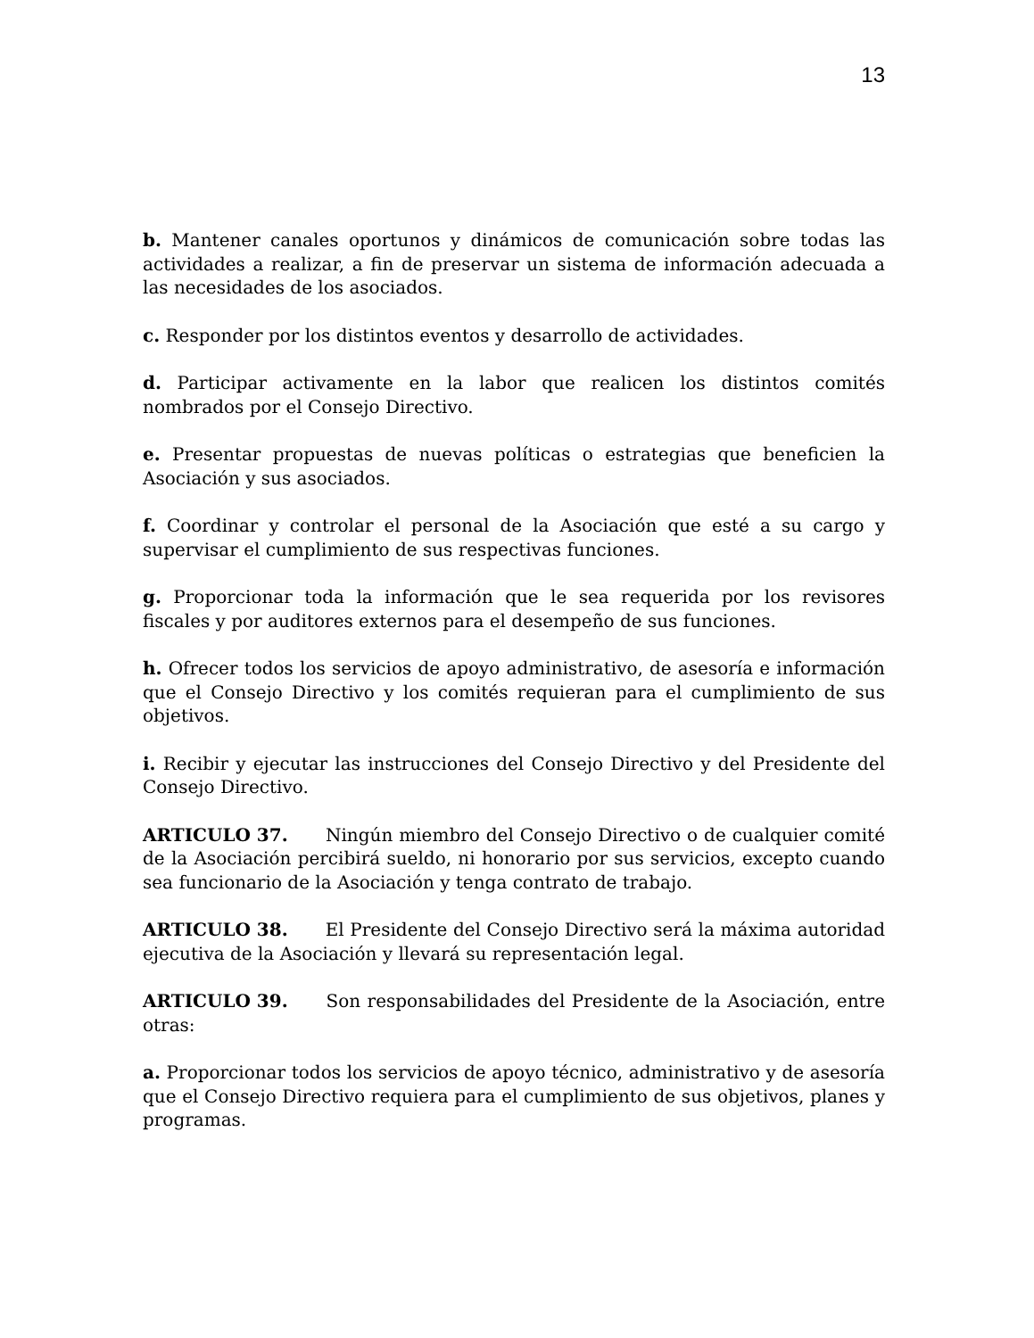13
b. Mantener canales oportunos y dinámicos de comunicación sobre todas las actividades a realizar, a fin de preservar un sistema de información adecuada a las necesidades de los asociados.
c. Responder por los distintos eventos y desarrollo de actividades.
d. Participar activamente en la labor que realicen los distintos comités nombrados por el Consejo Directivo.
e. Presentar propuestas de nuevas políticas o estrategias que beneficien la Asociación y sus asociados.
f. Coordinar y controlar el personal de la Asociación que esté a su cargo y supervisar el cumplimiento de sus respectivas funciones.
g. Proporcionar toda la información que le sea requerida por los revisores fiscales y por auditores externos para el desempeño de sus funciones.
h. Ofrecer todos los servicios de apoyo administrativo, de asesoría e información que el Consejo Directivo y los comités requieran para el cumplimiento de sus objetivos.
i. Recibir y ejecutar las instrucciones del Consejo Directivo y del Presidente del Consejo Directivo.
ARTICULO 37. Ningún miembro del Consejo Directivo o de cualquier comité de la Asociación percibirá sueldo, ni honorario por sus servicios, excepto cuando sea funcionario de la Asociación y tenga contrato de trabajo.
ARTICULO 38. El Presidente del Consejo Directivo será la máxima autoridad ejecutiva de la Asociación y llevará su representación legal.
ARTICULO 39. Son responsabilidades del Presidente de la Asociación, entre otras:
a. Proporcionar todos los servicios de apoyo técnico, administrativo y de asesoría que el Consejo Directivo requiera para el cumplimiento de sus objetivos, planes y programas.